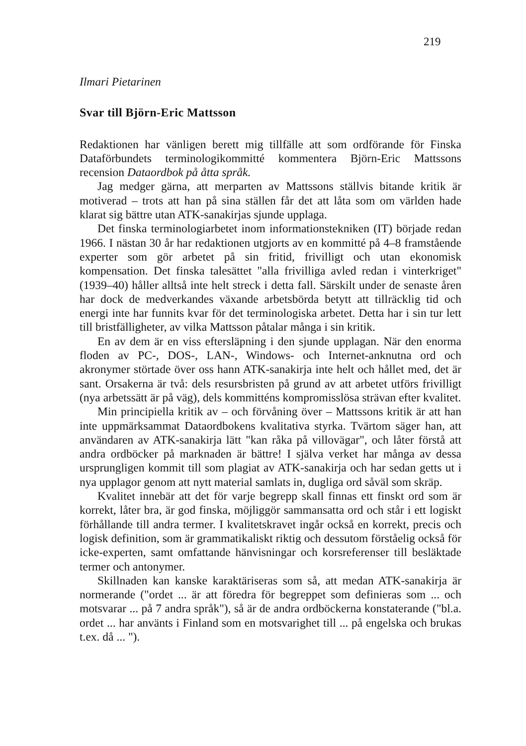219
Ilmari Pietarinen
Svar till Björn-Eric Mattsson
Redaktionen har vänligen berett mig tillfälle att som ordförande för Finska Dataförbundets terminologikommitté kommentera Björn-Eric Mattssons recension Dataordbok på åtta språk.
Jag medger gärna, att merparten av Mattssons ställvis bitande kritik är motiverad – trots att han på sina ställen får det att låta som om världen hade klarat sig bättre utan ATK-sanakirjas sjunde upplaga.
Det finska terminologiarbetet inom informationstekniken (IT) började redan 1966. I nästan 30 år har redaktionen utgjorts av en kommitté på 4–8 framstående experter som gör arbetet på sin fritid, frivilligt och utan ekonomisk kompensation. Det finska talesättet "alla frivilliga avled redan i vinterkriget" (1939–40) håller alltså inte helt streck i detta fall. Särskilt under de senaste åren har dock de medverkandes växande arbetsbörda betytt att tillräcklig tid och energi inte har funnits kvar för det terminologiska arbetet. Detta har i sin tur lett till bristfälligheter, av vilka Mattsson påtalar många i sin kritik.
En av dem är en viss eftersläpning i den sjunde upplagan. När den enorma floden av PC-, DOS-, LAN-, Windows- och Internet-anknutna ord och akronymer störtade över oss hann ATK-sanakirja inte helt och hållet med, det är sant. Orsakerna är två: dels resursbristen på grund av att arbetet utförs frivilligt (nya arbetssätt är på väg), dels kommitténs kompromisslösa strävan efter kvalitet.
Min principiella kritik av – och förvåning över – Mattssons kritik är att han inte uppmärksammat Dataordbokens kvalitativa styrka. Tvärtom säger han, att användaren av ATK-sanakirja lätt "kan råka på villovägar", och låter förstå att andra ordböcker på marknaden är bättre! I själva verket har många av dessa ursprungligen kommit till som plagiat av ATK-sanakirja och har sedan getts ut i nya upplagor genom att nytt material samlats in, dugliga ord såväl som skräp.
Kvalitet innebär att det för varje begrepp skall finnas ett finskt ord som är korrekt, låter bra, är god finska, möjliggör sammansatta ord och står i ett logiskt förhållande till andra termer. I kvalitetskravet ingår också en korrekt, precis och logisk definition, som är grammatikaliskt riktig och dessutom förståelig också för icke-experten, samt omfattande hänvisningar och korsreferenser till besläktade termer och antonymer.
Skillnaden kan kanske karaktäriseras som så, att medan ATK-sanakirja är normerande ("ordet ... är att föredra för begreppet som definieras som ... och motsvarar ... på 7 andra språk"), så är de andra ordböckerna konstaterande ("bl.a. ordet ... har använts i Finland som en motsvarighet till ... på engelska och brukas t.ex. då ... ").